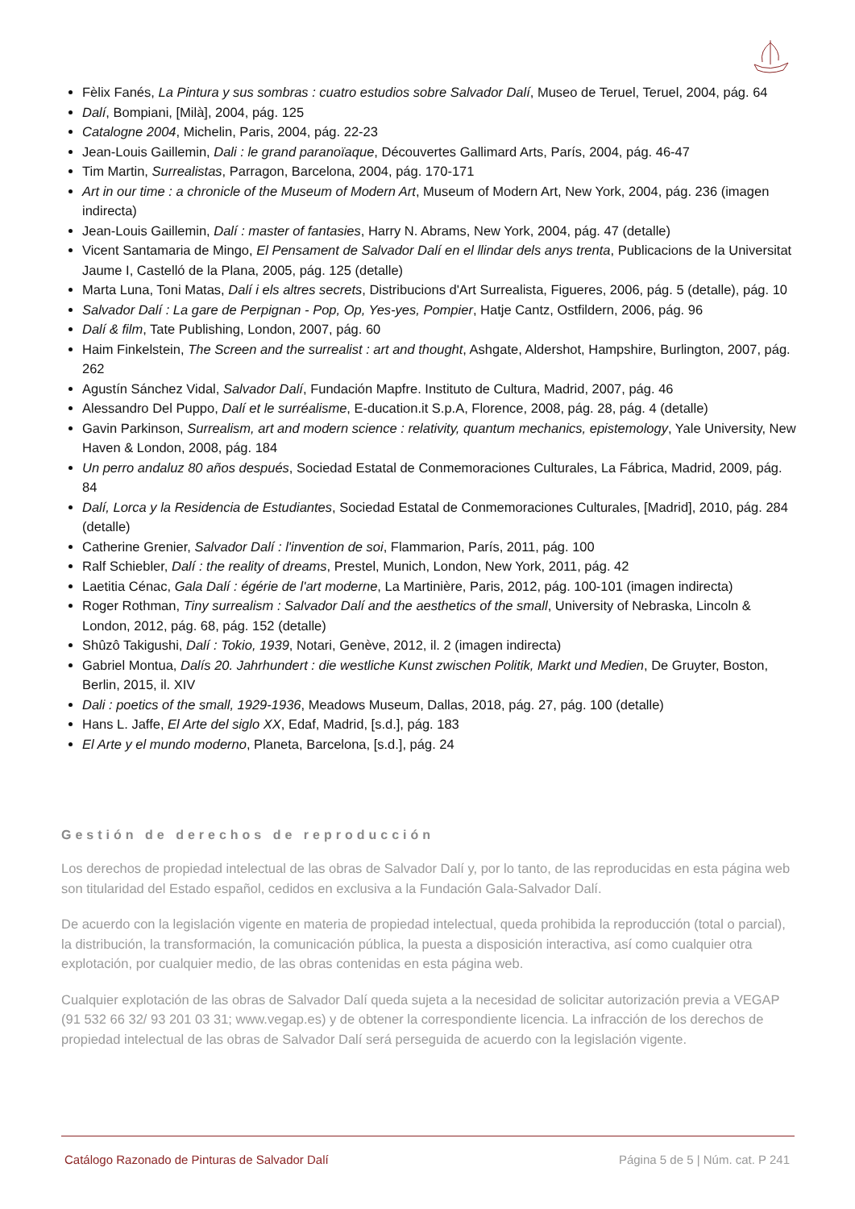Fèlix Fanés, La Pintura y sus sombras : cuatro estudios sobre Salvador Dalí, Museo de Teruel, Teruel, 2004, pág. 64
Dalí, Bompiani, [Milà], 2004, pág. 125
Catalogne 2004, Michelin, Paris, 2004, pág. 22-23
Jean-Louis Gaillemin, Dali : le grand paranoïaque, Découvertes Gallimard Arts, París, 2004, pág. 46-47
Tim Martin, Surrealistas, Parragon, Barcelona, 2004, pág. 170-171
Art in our time : a chronicle of the Museum of Modern Art, Museum of Modern Art, New York, 2004, pág. 236 (imagen indirecta)
Jean-Louis Gaillemin, Dalí : master of fantasies, Harry N. Abrams, New York, 2004, pág. 47 (detalle)
Vicent Santamaria de Mingo, El Pensament de Salvador Dalí en el llindar dels anys trenta, Publicacions de la Universitat Jaume I, Castelló de la Plana, 2005, pág. 125 (detalle)
Marta Luna, Toni Matas, Dalí i els altres secrets, Distribucions d'Art Surrealista, Figueres, 2006, pág. 5 (detalle), pág. 10
Salvador Dalí : La gare de Perpignan - Pop, Op, Yes-yes, Pompier, Hatje Cantz, Ostfildern, 2006, pág. 96
Dalí & film, Tate Publishing, London, 2007, pág. 60
Haim Finkelstein, The Screen and the surrealist : art and thought, Ashgate, Aldershot, Hampshire, Burlington, 2007, pág. 262
Agustín Sánchez Vidal, Salvador Dalí, Fundación Mapfre. Instituto de Cultura, Madrid, 2007, pág. 46
Alessandro Del Puppo, Dalí et le surréalisme, E-ducation.it S.p.A, Florence, 2008, pág. 28, pág. 4 (detalle)
Gavin Parkinson, Surrealism, art and modern science : relativity, quantum mechanics, epistemology, Yale University, New Haven & London, 2008, pág. 184
Un perro andaluz 80 años después, Sociedad Estatal de Conmemoraciones Culturales, La Fábrica, Madrid, 2009, pág. 84
Dalí, Lorca y la Residencia de Estudiantes, Sociedad Estatal de Conmemoraciones Culturales, [Madrid], 2010, pág. 284 (detalle)
Catherine Grenier, Salvador Dalí : l'invention de soi, Flammarion, París, 2011, pág. 100
Ralf Schiebler, Dalí : the reality of dreams, Prestel, Munich, London, New York, 2011, pág. 42
Laetitia Cénac, Gala Dalí : égérie de l'art moderne, La Martinière, Paris, 2012, pág. 100-101 (imagen indirecta)
Roger Rothman, Tiny surrealism : Salvador Dalí and the aesthetics of the small, University of Nebraska, Lincoln & London, 2012, pág. 68, pág. 152 (detalle)
Shûzô Takigushi, Dalí : Tokio, 1939, Notari, Genève, 2012, il. 2 (imagen indirecta)
Gabriel Montua, Dalís 20. Jahrhundert : die westliche Kunst zwischen Politik, Markt und Medien, De Gruyter, Boston, Berlin, 2015, il. XIV
Dali : poetics of the small, 1929-1936, Meadows Museum, Dallas, 2018, pág. 27, pág. 100 (detalle)
Hans L. Jaffe, El Arte del siglo XX, Edaf, Madrid, [s.d.], pág. 183
El Arte y el mundo moderno, Planeta, Barcelona, [s.d.], pág. 24
Gestión de derechos de reproducción
Los derechos de propiedad intelectual de las obras de Salvador Dalí y, por lo tanto, de las reproducidas en esta página web son titularidad del Estado español, cedidos en exclusiva a la Fundación Gala-Salvador Dalí.
De acuerdo con la legislación vigente en materia de propiedad intelectual, queda prohibida la reproducción (total o parcial), la distribución, la transformación, la comunicación pública, la puesta a disposición interactiva, así como cualquier otra explotación, por cualquier medio, de las obras contenidas en esta página web.
Cualquier explotación de las obras de Salvador Dalí queda sujeta a la necesidad de solicitar autorización previa a VEGAP (91 532 66 32/ 93 201 03 31; www.vegap.es) y de obtener la correspondiente licencia. La infracción de los derechos de propiedad intelectual de las obras de Salvador Dalí será perseguida de acuerdo con la legislación vigente.
Catálogo Razonado de Pinturas de Salvador Dalí Página 5 de 5 | Núm. cat. P 241